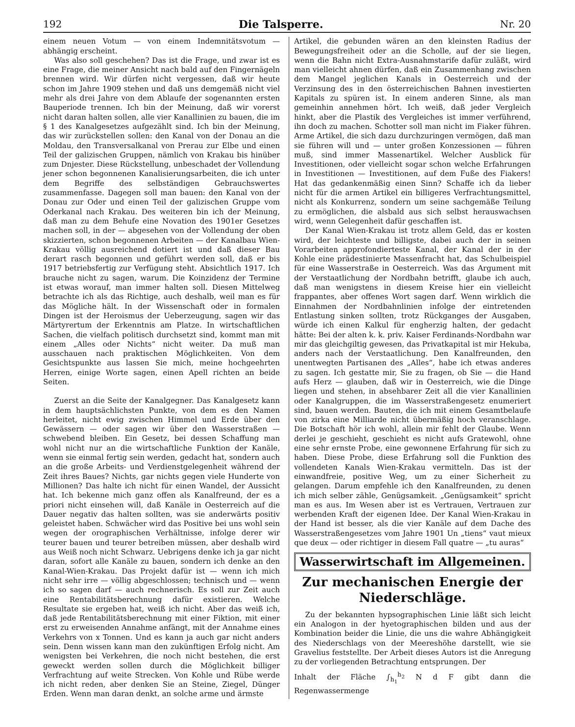192 Die Talsperre. Nr. 20
einem neuen Votum — von einem Indemnitätsvotum — abhängig erscheint.
Was also soll geschehen? Das ist die Frage, und zwar ist es eine Frage, die meiner Ansicht nach bald auf den Fingernägeln brennen wird. Wir dürfen nicht vergessen, daß wir heute schon im Jahre 1909 stehen und daß uns demgemäß nicht viel mehr als drei Jahre von dem Ablaufe der sogenannten ersten Bauperiode trennen. Ich bin der Meinung, daß wir vorerst nicht daran halten sollen, alle vier Kanallinien zu bauen, die im § 1 des Kanalgesetzes aufgezählt sind. Ich bin der Meinung, das wir zurückstellen sollen: den Kanal von der Donau an die Moldau, den Transversalkanal von Prerau zur Elbe und einen Teil der galizischen Gruppen, nämlich von Krakau bis hinüber zum Dnjester. Diese Rückstellung, unbeschadet der Vollendung jener schon begonnenen Kanalisierungsarbeiten, die ich unter dem Begriffe des selbständigen Gebrauchswertes zusammenfasse. Dagegen soll man bauen: den Kanal von der Donau zur Oder und einen Teil der galizischen Gruppe vom Oderkanal nach Krakau. Des weiteren bin ich der Meinung, daß man zu dem Behufe eine Novation des 1901er Gesetzes machen soll, in der — abgesehen von der Vollendung der oben skizzierten, schon begonnenen Arbeiten — der Kanalbau Wien-Krakau völlig ausreichend dotiert ist und daß dieser Bau derart rasch begonnen und geführt werden soll, daß er bis 1917 betriebsfertig zur Verfügung steht. Absichtlich 1917. Ich brauche nicht zu sagen, warum. Die Koinzidenz der Termine ist etwas worauf, man immer halten soll. Diesen Mittelweg betrachte ich als das Richtige, auch deshalb, weil man es für das Mögliche hält. In der Wissenschaft oder in formalen Dingen ist der Heroismus der Ueberzeugung, sagen wir das Märtyrertum der Erkenntnis am Platze. In wirtschaftlichen Sachen, die vielfach politisch durchsetzt sind, kommt man mit einem „Alles oder Nichts“ nicht weiter. Da muß man ausschauen nach praktischen Möglichkeiten. Von dem Gesichtspunkte aus lassen Sie mich, meine hochgeehrten Herren, einige Worte sagen, einen Apell richten an beide Seiten.
Zuerst an die Seite der Kanalgegner. Das Kanalgesetz kann in dem hauptsächlichsten Punkte, von dem es den Namen herleitet, nicht ewig zwischen Himmel und Erde über den Gewässern — oder sagen wir über den Wasserstraßen — schwebend bleiben. Ein Gesetz, bei dessen Schaffung man wohl nicht nur an die wirtschaftliche Funktion der Kanäle, wenn sie einmal fertig sein werden, gedacht hat, sondern auch an die große Arbeits- und Verdienstgelegenheit während der Zeit ihres Baues? Nichts, gar nichts gegen viele Hunderte von Millionen? Das halte ich nicht für einen Wandel, der Aussicht hat. Ich bekenne mich ganz offen als Kanalfreund, der es a priori nicht einsehen will, daß Kanäle in Oesterreich auf die Dauer negativ das halten sollten, was sie anderwärts positiv geleistet haben. Schwächer wird das Positive bei uns wohl sein wegen der orographischen Verhältnisse, infolge derer wir teurer bauen und teurer betreiben müssen, aber deshalb wird aus Weiß noch nicht Schwarz. Uebrigens denke ich ja gar nicht daran, sofort alle Kanäle zu bauen, sondern ich denke an den Kanal-Wien-Krakau. Das Projekt dafür ist — wenn ich mich nicht sehr irre — völlig abgeschlossen; technisch und — wenn ich so sagen darf — auch rechnerisch. Es soll zur Zeit auch eine Rentabilitätsberechnung dafür existieren. Welche Resultate sie ergeben hat, weiß ich nicht. Aber das weiß ich, daß jede Rentabilitätsberechnung mit einer Fiktion, mit einer erst zu erweisenden Annahme anfängt, mit der Annahme eines Verkehrs von x Tonnen. Und es kann ja auch gar nicht anders sein. Denn wissen kann man den zukünftigen Erfolg nicht. Am wenigsten bei Verkehren, die noch nicht bestehen, die erst geweckt werden sollen durch die Möglichkeit billiger Verfrachtung auf weite Strecken. Von Kohle und Rübe werde ich nicht reden, aber denken Sie an Steine, Ziegel, Dünger Erden. Wenn man daran denkt, an solche arme und ärmste
Artikel, die gebunden wären an den kleinsten Radius der Bewegungsfreiheit oder an die Scholle, auf der sie liegen, wenn die Bahn nicht Extra-Ausnahmstarife dafür zuläßt, wird man vielleicht ahnen dürfen, daß ein Zusammenhang zwischen dem Mangel jeglichen Kanals in Oesterreich und der Verzinsung des in den österreichischen Bahnen investierten Kapitals zu spüren ist. In einem anderen Sinne, als man gemeinhin annehmen hört. Ich weiß, daß jeder Vergleich hinkt, aber die Plastik des Vergleiches ist immer verführend, ihn doch zu machen. Schotter soll man nicht im Fiaker führen. Arme Artikel, die sich dazu durchzuringen vermögen, daß man sie führen will und — unter großen Konzessionen — führen muß, sind immer Massenartikel. Welcher Ausblick für Investitionen, oder vielleicht sogar schon welche Erfahrungen in Investitionen — Investitionen, auf dem Fuße des Fiakers! Hat das gedankenmäßig einen Sinn? Schaffe ich da lieber nicht für die armen Artikel ein billigeres Verfrachtungsmittel, nicht als Konkurrenz, sondern um seine sachgemäße Teilung zu ermöglichen, die alsbald aus sich selbst herauswachsen wird, wenn Gelegenheit dafür geschaffen ist.
Der Kanal Wien-Krakau ist trotz allem Geld, das er kosten wird, der leichteste und billigste, dabei auch der in seinen Vorarbeiten approfondierteste Kanal, der Kanal der in der Kohle eine prädestinierte Massenfracht hat, das Schulbeispiel für eine Wasserstraße in Oesterreich. Was das Argument mit der Verstaatlichung der Nordbahn betrifft, glaube ich auch, daß man wenigstens in diesem Kreise hier ein vielleicht frappantes, aber offenes Wort sagen darf. Wenn wirklich die Einnahmen der Nordbahnlinien infolge der eintretenden Entlastung sinken sollten, trotz Rückganges der Ausgaben, würde ich einen Kalkul für engherzig halten, der gedacht hätte: Bei der alten k. k. priv. Kaiser Ferdinands-Nordbahn war mir das gleichgiltig gewesen, das Privatkapital ist mir Hekuba, anders nach der Verstaatlichung. Den Kanalfreunden, den unentwegten Partisanen des „Alles“, habe ich etwas anderes zu sagen. Ich gestatte mir, Sie zu fragen, ob Sie — die Hand aufs Herz — glauben, daß wir in Oesterreich, wie die Dinge liegen und stehen, in absehbarer Zeit all die vier Kanallinien oder Kanalgruppen, die im Wasserstraßengesetz enumeriert sind, bauen werden. Bauten, die ich mit einem Gesamtbelaufe von zirka eine Milliarde nicht übermäßig hoch veranschlage. Die Botschaft hör ich wohl, allein mir fehlt der Glaube. Wenn derlei je geschieht, geschieht es nicht aufs Gratewohl, ohne eine sehr ernste Probe, eine gewonnene Erfahrung für sich zu haben. Diese Probe, diese Erfahrung soll die Funktion des vollendeten Kanals Wien-Krakau vermitteln. Das ist der einwandfreie, positive Weg, um zu einer Sicherheit zu gelangen. Darum empfehle ich den Kanalfreunden, zu denen ich mich selber zähle, Genügsamkeit. „Genügsamkeit“ spricht man es aus. Im Wesen aber ist es Vertrauen, Vertrauen zur werbenden Kraft der eigenen Idee. Der Kanal Wien-Krakau in der Hand ist besser, als die vier Kanäle auf dem Dache des Wasserstraßengesetzes vom Jahre 1901 Un „tiens“ vaut mieux que deux — oder richtiger in diesem Fall quatre — „tu auras“
Wasserwirtschaft im Allgemeinen.
Zur mechanischen Energie der Niederschläge.
Zu der bekannten hypsographischen Linie läßt sich leicht ein Analogon in der hyetographischen bilden und aus der Kombination beider die Linie, die uns die wahre Abhängigkeit des Niederschlags von der Meereshöhe darstellt, wie sie Gravelius feststellte. Der Arbeit dieses Autors ist die Anregung zu der vorliegenden Betrachtung entsprungen. Der
Inhalt der Fläche ∫<sub>h<sub>1</sub></sub><sup>h<sub>2</sub></sup> N d F gibt dann die Regenwassermenge